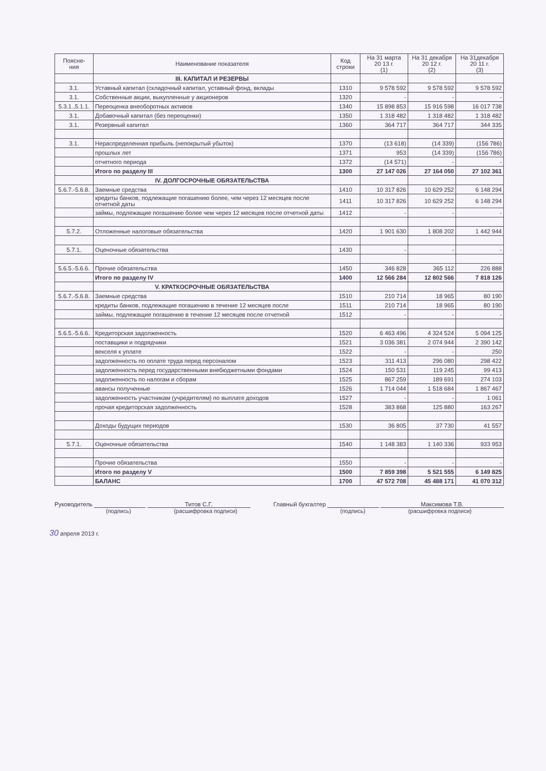| Поясне- ния | Наименование показателя | Код строки | На 31 марта 20 13 г. (1) | На 31 декабря 20 12 г. (2) | На 31декабря 20 11 г. (3) |
| --- | --- | --- | --- | --- | --- |
| | III. КАПИТАЛ И РЕЗЕРВЫ | | | | |
| 3.1. | Уставный капитал (складочный капитал, уставный фонд, вклады | 1310 | 9 578 592 | 9 578 592 | 9 578 592 |
| 3.1. | Собственные акции, выкупленные у акционеров | 1320 | - | - | - |
| 5.3.1.,5.1.1. | Переоценка внеоборотных активов | 1340 | 15 898 853 | 15 916 598 | 16 017 738 |
| 3.1. | Добавочный капитал (без переоценки) | 1350 | 1 318 482 | 1 318 482 | 1 318 482 |
| 3.1. | Резервный капитал | 1360 | 364 717 | 364 717 | 344 335 |
| 3.1. | Нераспределенная прибыль (непокрытый убыток) | 1370 | (13 618) | (14 339) | (156 786) |
| | прошлых лет | 1371 | 953 | (14 339) | (156 786) |
| | отчетного периода | 1372 | (14 571) | - | - |
| | Итого по разделу III | 1300 | 27 147 026 | 27 164 050 | 27 102 361 |
| | IV. ДОЛГОСРОЧНЫЕ ОБЯЗАТЕЛЬСТВА | | | | |
| 5.6.7.-5.6.8. | Заемные средства | 1410 | 10 317 826 | 10 629 252 | 6 148 294 |
| | кредиты банков, подлежащие погашению более, чем через 12 месяцев после отчетной даты | 1411 | 10 317 826 | 10 629 252 | 6 148 294 |
| | займы, подлежащие погашению более чем через 12 месяцев после отчетной даты | 1412 | - | - | - |
| 5.7.2. | Отложенные налоговые обязательства | 1420 | 1 901 630 | 1 808 202 | 1 442 944 |
| 5.7.1. | Оценочные обязательства | 1430 | - | - | - |
| 5.6.5.-5.6.6. | Прочие обязательства | 1450 | 346 828 | 365 112 | 226 888 |
| | Итого по разделу IV | 1400 | 12 566 284 | 12 802 566 | 7 818 126 |
| | V. КРАТКОСРОЧНЫЕ ОБЯЗАТЕЛЬСТВА | | | | |
| 5.6.7.-5.6.8. | Заемные средства | 1510 | 210 714 | 18 965 | 80 190 |
| | кредиты банков, подлежащие погашению в течение 12 месяцев после | 1511 | 210 714 | 18 965 | 80 190 |
| | займы, подлежащие погашению в течение 12 месяцев после отчетной | 1512 | - | - | - |
| 5.6.5.-5.6.6. | Кредиторская задолженность | 1520 | 6 463 496 | 4 324 524 | 5 094 125 |
| | поставщики и подрядчики | 1521 | 3 036 381 | 2 074 944 | 2 390 142 |
| | векселя к уплате | 1522 | - | - | 250 |
| | задолженность по оплате труда перед персоналом | 1523 | 311 413 | 296 080 | 298 422 |
| | задолженность перед государственными внебюджетными фондами | 1524 | 150 531 | 119 245 | 99 413 |
| | задолженность по налогам и сборам | 1525 | 867 259 | 189 691 | 274 103 |
| | авансы полученные | 1526 | 1 714 044 | 1 518 684 | 1 867 467 |
| | задолженность участникам (учредителям) по выплате доходов | 1527 | - | - | 1 061 |
| | прочая кредиторская задолженность | 1528 | 383 868 | 125 880 | 163 267 |
| | Доходы будущих периодов | 1530 | 36 805 | 37 730 | 41 557 |
| 5.7.1. | Оценочные обязательства | 1540 | 1 148 383 | 1 140 336 | 933 953 |
| | Прочие обязательства | 1550 | - | - | - |
| | Итого по разделу V | 1500 | 7 859 398 | 5 521 555 | 6 149 825 |
| | БАЛАНС | 1700 | 47 572 708 | 45 488 171 | 41 070 312 |
Руководитель Титов С.Г.
(подпись) (расшифровка подписи)
Главный бухгалтер Максимова Т.В.
(подпись) (расшифровка подписи)
30 апреля 2013 г.